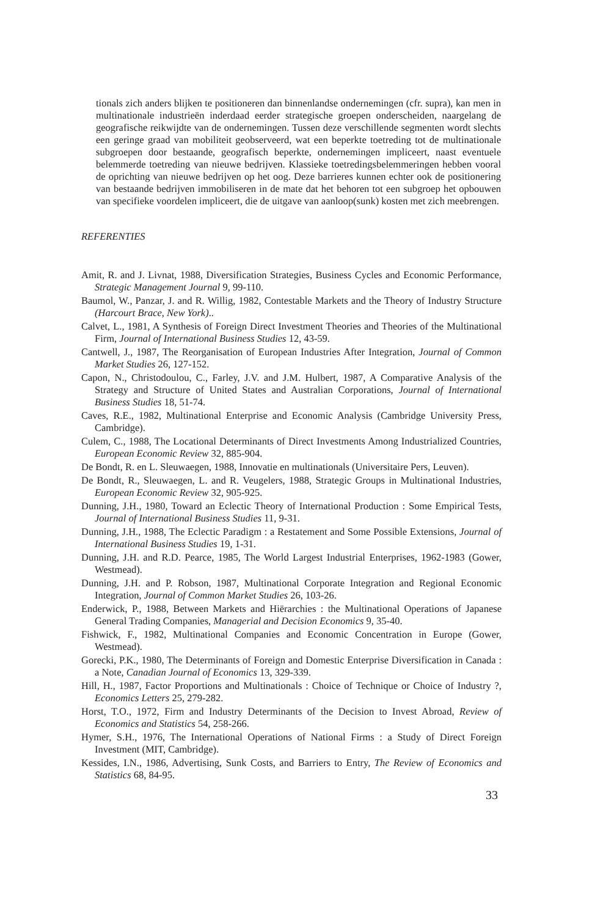tionals zich anders blijken te positioneren dan binnenlandse ondernemingen (cfr. supra), kan men in multinationale industrieën inderdaad eerder strategische groepen onderscheiden, naargelang de geografische reikwijdte van de ondernemingen. Tussen deze verschillende segmenten wordt slechts een geringe graad van mobiliteit geobserveerd, wat een beperkte toetreding tot de multinationale subgroepen door bestaande, geografisch beperkte, ondernemingen impliceert, naast eventuele belemmerde toetreding van nieuwe bedrijven. Klassieke toetredingsbelemmeringen hebben vooral de oprichting van nieuwe bedrijven op het oog. Deze barrieres kunnen echter ook de positionering van bestaande bedrijven immobiliseren in de mate dat het behoren tot een subgroep het opbouwen van specifieke voordelen impliceert, die de uitgave van aanloop(sunk) kosten met zich meebrengen.
REFERENTIES
Amit, R. and J. Livnat, 1988, Diversification Strategies, Business Cycles and Economic Performance, Strategic Management Journal 9, 99-110.
Baumol, W., Panzar, J. and R. Willig, 1982, Contestable Markets and the Theory of Industry Structure (Harcourt Brace, New York)..
Calvet, L., 1981, A Synthesis of Foreign Direct Investment Theories and Theories of the Multinational Firm, Journal of International Business Studies 12, 43-59.
Cantwell, J., 1987, The Reorganisation of European Industries After Integration, Journal of Common Market Studies 26, 127-152.
Capon, N., Christodoulou, C., Farley, J.V. and J.M. Hulbert, 1987, A Comparative Analysis of the Strategy and Structure of United States and Australian Corporations, Journal of International Business Studies 18, 51-74.
Caves, R.E., 1982, Multinational Enterprise and Economic Analysis (Cambridge University Press, Cambridge).
Culem, C., 1988, The Locational Determinants of Direct Investments Among Industrialized Countries, European Economic Review 32, 885-904.
De Bondt, R. en L. Sleuwaegen, 1988, Innovatie en multinationals (Universitaire Pers, Leuven).
De Bondt, R., Sleuwaegen, L. and R. Veugelers, 1988, Strategic Groups in Multinational Industries, European Economic Review 32, 905-925.
Dunning, J.H., 1980, Toward an Eclectic Theory of International Production : Some Empirical Tests, Journal of International Business Studies 11, 9-31.
Dunning, J.H., 1988, The Eclectic Paradigm : a Restatement and Some Possible Extensions, Journal of International Business Studies 19, 1-31.
Dunning, J.H. and R.D. Pearce, 1985, The World Largest Industrial Enterprises, 1962-1983 (Gower, Westmead).
Dunning, J.H. and P. Robson, 1987, Multinational Corporate Integration and Regional Economic Integration, Journal of Common Market Studies 26, 103-26.
Enderwick, P., 1988, Between Markets and Hiërarchies : the Multinational Operations of Japanese General Trading Companies, Managerial and Decision Economics 9, 35-40.
Fishwick, F., 1982, Multinational Companies and Economic Concentration in Europe (Gower, Westmead).
Gorecki, P.K., 1980, The Determinants of Foreign and Domestic Enterprise Diversification in Canada : a Note, Canadian Journal of Economics 13, 329-339.
Hill, H., 1987, Factor Proportions and Multinationals : Choice of Technique or Choice of Industry ?, Economics Letters 25, 279-282.
Horst, T.O., 1972, Firm and Industry Determinants of the Decision to Invest Abroad, Review of Economics and Statistics 54, 258-266.
Hymer, S.H., 1976, The International Operations of National Firms : a Study of Direct Foreign Investment (MIT, Cambridge).
Kessides, I.N., 1986, Advertising, Sunk Costs, and Barriers to Entry, The Review of Economics and Statistics 68, 84-95.
33